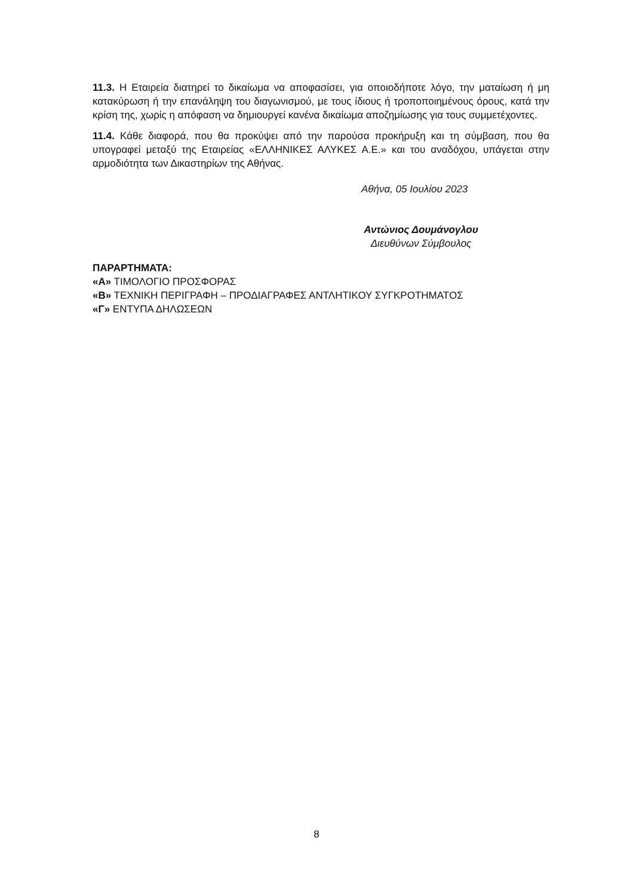11.3. Η Εταιρεία διατηρεί το δικαίωμα να αποφασίσει, για οποιοδήποτε λόγο, την ματαίωση ή μη κατακύρωση ή την επανάληψη του διαγωνισμού, με τους ίδιους ή τροποποιημένους όρους, κατά την κρίση της, χωρίς η απόφαση να δημιουργεί κανένα δικαίωμα αποζημίωσης για τους συμμετέχοντες.
11.4. Κάθε διαφορά, που θα προκύψει από την παρούσα προκήρυξη και τη σύμβαση, που θα υπογραφεί μεταξύ της Εταιρείας «ΕΛΛΗΝΙΚΕΣ ΑΛΥΚΕΣ Α.Ε.» και του αναδόχου, υπάγεται στην αρμοδιότητα των Δικαστηρίων της Αθήνας.
Αθήνα, 05 Ιουλίου 2023
Αντώνιος Δουμάνογλου
Διευθύνων Σύμβουλος
ΠΑΡΑΡΤΗΜΑΤΑ:
«Α» ΤΙΜΟΛΟΓΙΟ ΠΡΟΣΦΟΡΑΣ
«Β» ΤΕΧΝΙΚΗ ΠΕΡΙΓΡΑΦΗ – ΠΡΟΔΙΑΓΡΑΦΕΣ ΑΝΤΛΗΤΙΚΟΥ ΣΥΓΚΡΟΤΗΜΑΤΟΣ
«Γ» ΕΝΤΥΠΑ ΔΗΛΩΣΕΩΝ
8